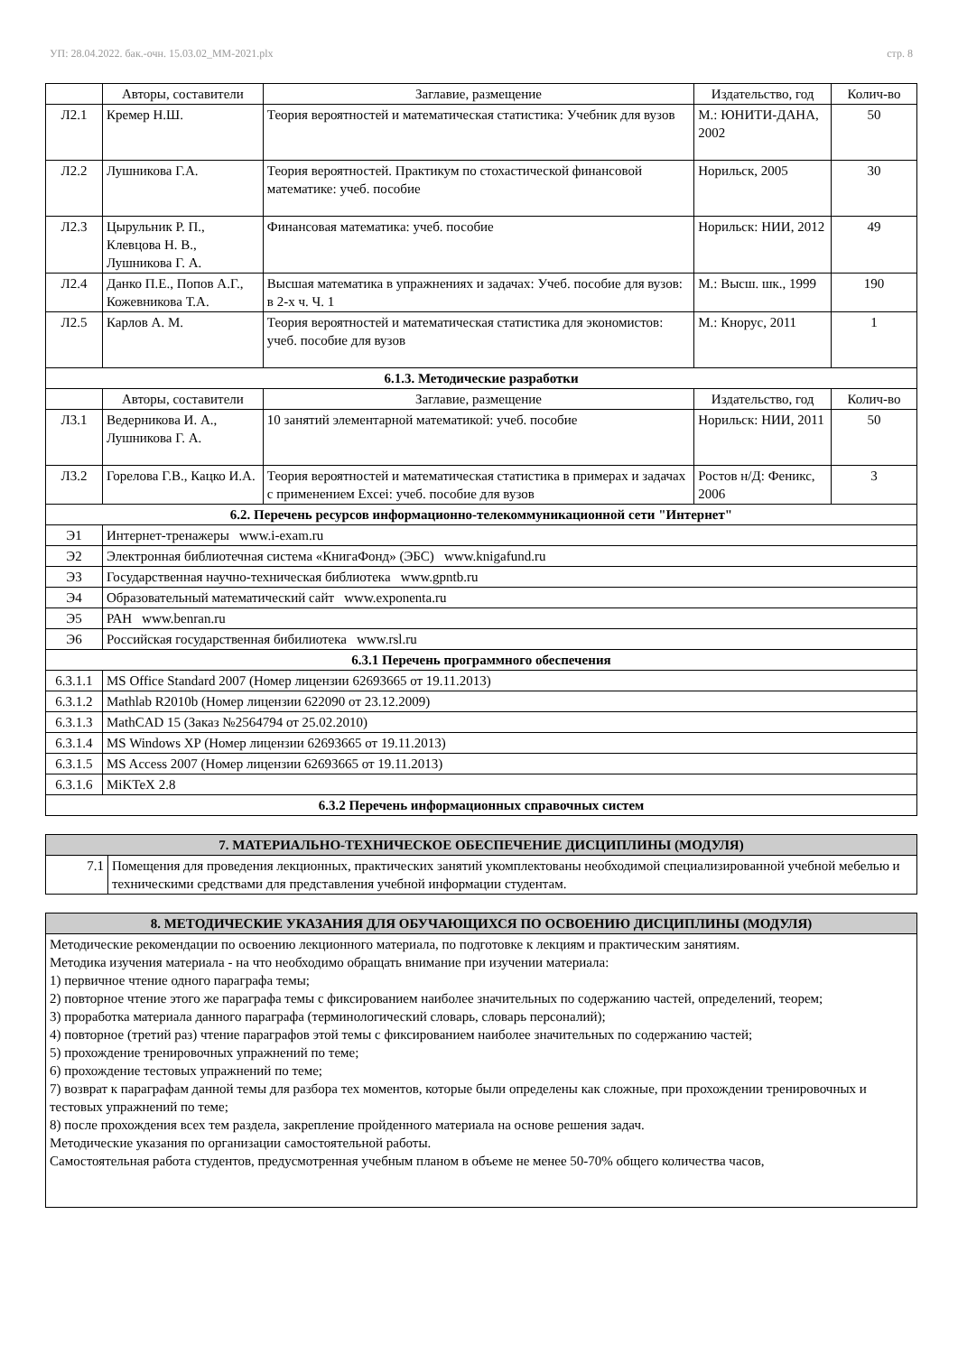УП: 28.04.2022. бак.-очн. 15.03.02_ММ-2021.plx стр. 8
| | Авторы, составители | Заглавие, размещение | Издательство, год | Колич-во |
| --- | --- | --- | --- | --- |
| Л2.1 | Кремер Н.Ш. | Теория вероятностей и математическая статистика: Учебник для вузов | М.: ЮНИТИ-ДАНА, 2002 | 50 |
| Л2.2 | Лушникова Г.А. | Теория вероятностей. Практикум по стохастической финансовой математике: учеб. пособие | Норильск, 2005 | 30 |
| Л2.3 | Цырульник Р. П., Клевцова Н. В., Лушникова Г. А. | Финансовая математика: учеб. пособие | Норильск: НИИ, 2012 | 49 |
| Л2.4 | Данко П.Е., Попов А.Г., Кожевникова Т.А. | Высшая математика в упражнениях и задачах: Учеб. пособие для вузов: в 2-х ч. Ч. 1 | М.: Высш. шк., 1999 | 190 |
| Л2.5 | Карлов А. М. | Теория вероятностей и математическая статистика для экономистов: учеб. пособие для вузов | М.: Кнорус, 2011 | 1 |
| 6.1.3. Методические разработки | | | | |
| | Авторы, составители | Заглавие, размещение | Издательство, год | Колич-во |
| Л3.1 | Ведерникова И. А., Лушникова Г. А. | 10 занятий элементарной математикой: учеб. пособие | Норильск: НИИ, 2011 | 50 |
| Л3.2 | Горелова Г.В., Кацко И.А. | Теория вероятностей и математическая статистика в примерах и задачах с применением Excei: учеб. пособие для вузов | Ростов н/Д: Феникс, 2006 | 3 |
| 6.2. Перечень ресурсов информационно-телекоммуникационной сети "Интернет" | | | | |
| Э1 | Интернет-тренажеры www.i-exam.ru | | | |
| Э2 | Электронная библиотечная система «КнигаФонд» (ЭБС) www.knigafund.ru | | | |
| Э3 | Государственная научно-техническая библиотека www.gpntb.ru | | | |
| Э4 | Образовательный математический сайт www.exponenta.ru | | | |
| Э5 | РАН www.benran.ru | | | |
| Э6 | Российская государственная бибилиотека www.rsl.ru | | | |
| 6.3.1 Перечень программного обеспечения | | | | |
| 6.3.1.1 | MS Office Standard 2007 (Номер лицензии 62693665 от 19.11.2013) | | | |
| 6.3.1.2 | Mathlab R2010b (Номер лицензии 622090 от 23.12.2009) | | | |
| 6.3.1.3 | MathCAD 15 (Заказ №2564794 от 25.02.2010) | | | |
| 6.3.1.4 | MS Windows XP (Номер лицензии 62693665 от 19.11.2013) | | | |
| 6.3.1.5 | MS Access 2007 (Номер лицензии 62693665 от 19.11.2013) | | | |
| 6.3.1.6 | MiKTeX 2.8 | | | |
| 6.3.2 Перечень информационных справочных систем | | | | |
| 7. МАТЕРИАЛЬНО-ТЕХНИЧЕСКОЕ ОБЕСПЕЧЕНИЕ ДИСЦИПЛИНЫ (МОДУЛЯ) | |
| 7.1 | Помещения для проведения лекционных, практических занятий укомплектованы необходимой специализированной учебной мебелью и техническими средствами для представления учебной информации студентам. |
| 8. МЕТОДИЧЕСКИЕ УКАЗАНИЯ ДЛЯ ОБУЧАЮЩИХСЯ ПО ОСВОЕНИЮ ДИСЦИПЛИНЫ (МОДУЛЯ) |
| Методические рекомендации по освоению лекционного материала, по подготовке к лекциям и практическим занятиям. Методика изучения материала - на что необходимо обращать внимание при изучении материала: 1) первичное чтение одного параграфа темы; 2) повторное чтение этого же параграфа темы с фиксированием наиболее значительных по содержанию частей, определений, теорем; 3) проработка материала данного параграфа (терминологический словарь, словарь персоналий); 4) повторное (третий раз) чтение параграфов этой темы с фиксированием наиболее значительных по содержанию частей; 5) прохождение тренировочных упражнений по теме; 6) прохождение тестовых упражнений по теме; 7) возврат к параграфам данной темы для разбора тех моментов, которые были определены как сложные, при прохождении тренировочных и тестовых упражнений по теме; 8) после прохождения всех тем раздела, закрепление пройденного материала на основе решения задач. Методические указания по организации самостоятельной работы. Самостоятельная работа студентов, предусмотренная учебным планом в объеме не менее 50-70% общего количества часов, |